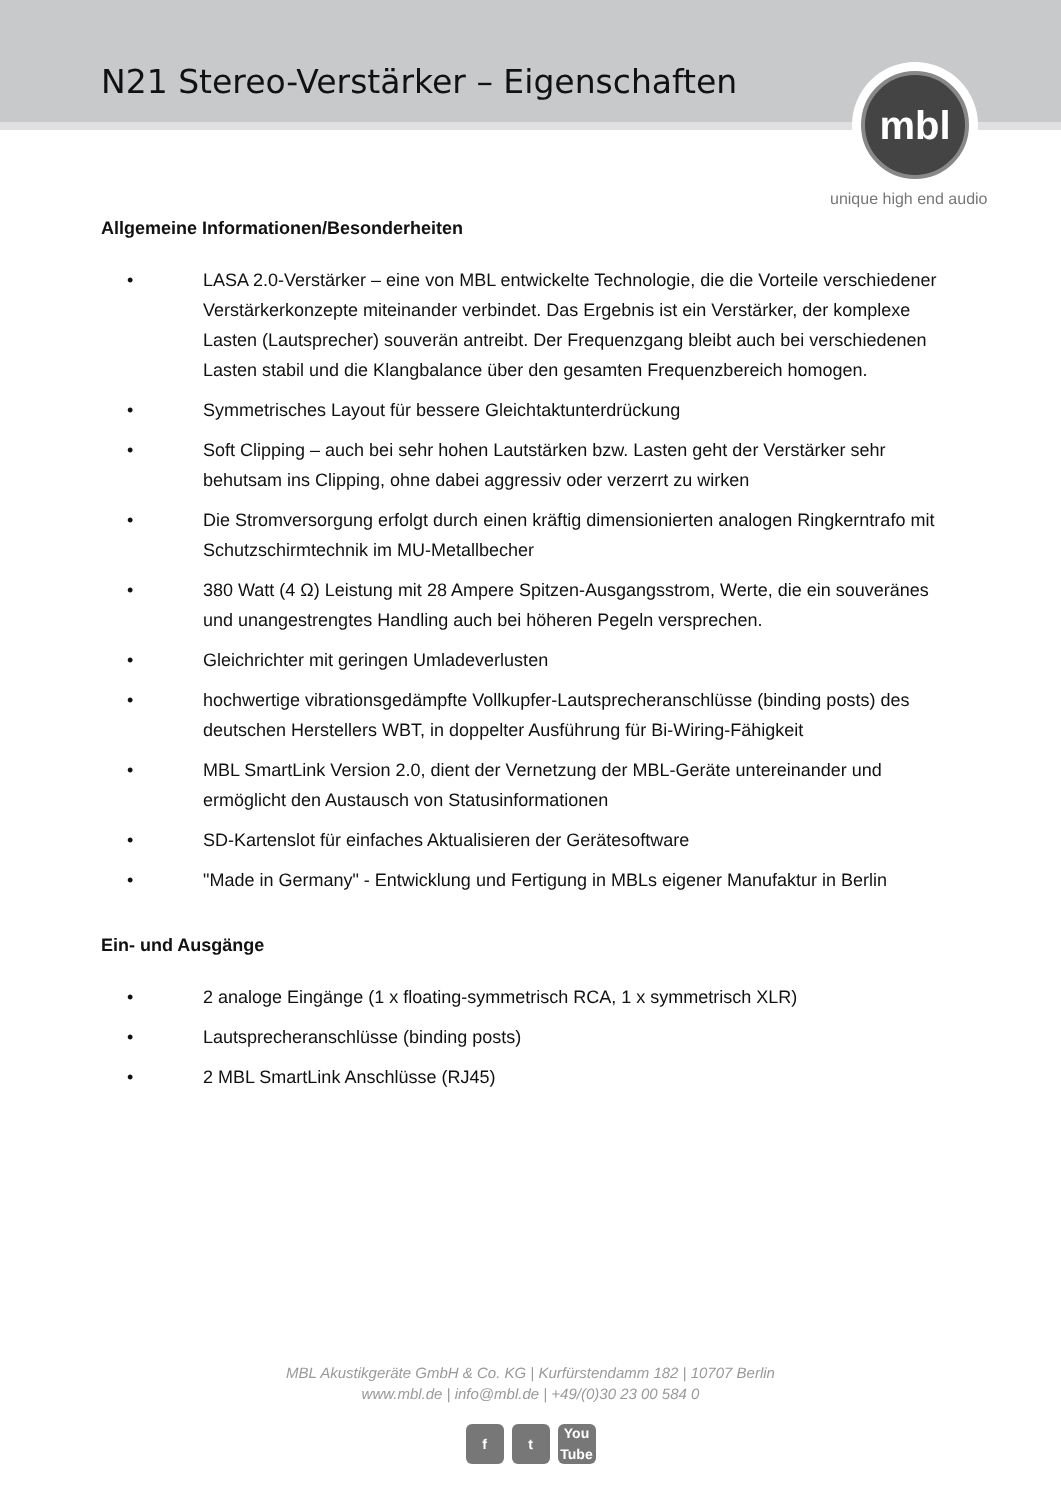N21 Stereo-Verstärker – Eigenschaften
mbl
unique high end audio
Allgemeine Informationen/Besonderheiten
• LASA 2.0-Verstärker – eine von MBL entwickelte Technologie, die die Vorteile verschiedener Verstärkerkonzepte miteinander verbindet. Das Ergebnis ist ein Verstärker, der komplexe Lasten (Lautsprecher) souverän antreibt. Der Frequenzgang bleibt auch bei verschiedenen Lasten stabil und die Klangbalance über den gesamten Frequenzbereich homogen.
• Symmetrisches Layout für bessere Gleichtaktunterdrückung
• Soft Clipping – auch bei sehr hohen Lautstärken bzw. Lasten geht der Verstärker sehr behutsam ins Clipping, ohne dabei aggressiv oder verzerrt zu wirken
• Die Stromversorgung erfolgt durch einen kräftig dimensionierten analogen Ringkerntrafo mit Schutzschirmtechnik im MU-Metallbecher
• 380 Watt (4 Ω) Leistung mit 28 Ampere Spitzen-Ausgangsstrom, Werte, die ein souveränes und unangestrengtes Handling auch bei höheren Pegeln versprechen.
• Gleichrichter mit geringen Umladeverlusten
• hochwertige vibrationsgedämpfte Vollkupfer-Lautsprecheranschlüsse (binding posts) des deutschen Herstellers WBT, in doppelter Ausführung für Bi-Wiring-Fähigkeit
• MBL SmartLink Version 2.0, dient der Vernetzung der MBL-Geräte untereinander und ermöglicht den Austausch von Statusinformationen
• SD-Kartenslot für einfaches Aktualisieren der Gerätesoftware
• "Made in Germany" - Entwicklung und Fertigung in MBLs eigener Manufaktur in Berlin
Ein- und Ausgänge
• 2 analoge Eingänge (1 x floating-symmetrisch RCA, 1 x symmetrisch XLR)
• Lautsprecheranschlüsse (binding posts)
• 2 MBL SmartLink Anschlüsse (RJ45)
MBL Akustikgeräte GmbH & Co. KG | Kurfürstendamm 182 | 10707 Berlin
www.mbl.de | info@mbl.de | +49/(0)30 23 00 584 0
ft You Tube